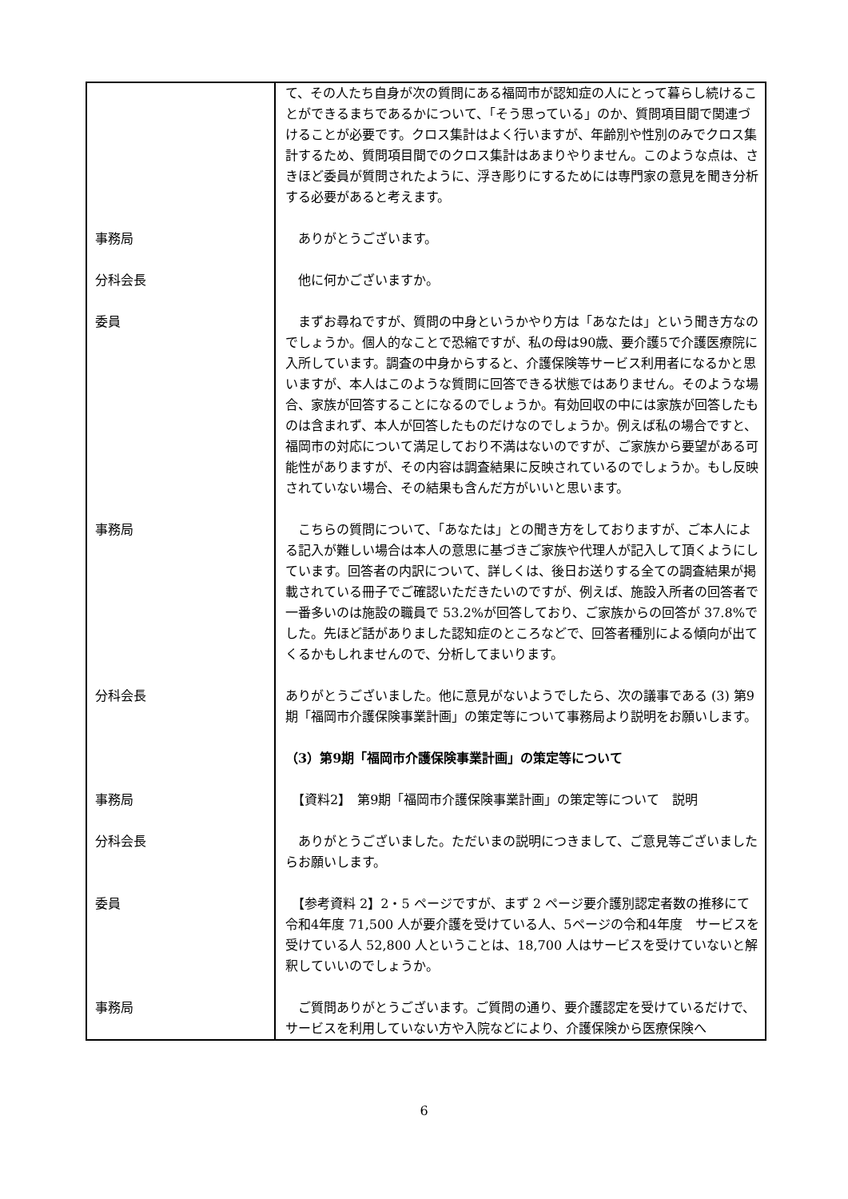| | て、その人たち自身が次の質問にある福岡市が認知症の人にとって暮らし続けることができるまちであるかについて、「そう思っている」のか、質問項目間で関連づけることが必要です。クロス集計はよく行いますが、年齢別や性別のみでクロス集計するため、質問項目間でのクロス集計はあまりやりません。このような点は、さきほど委員が質問されたように、浮き彫りにするためには専門家の意見を聞き分析する必要があると考えます。 |
| 事務局 | ありがとうございます。 |
| 分科会長 | 他に何かございますか。 |
| 委員 | まずお尋ねですが、質問の中身というかやり方は「あなたは」という聞き方なのでしょうか。個人的なことで恐縮ですが、私の母は90歳、要介護5で介護医療院に入所しています。調査の中身からすると、介護保険等サービス利用者になるかと思いますが、本人はこのような質問に回答できる状態ではありません。そのような場合、家族が回答することになるのでしょうか。有効回収の中には家族が回答したものは含まれず、本人が回答したものだけなのでしょうか。例えば私の場合ですと、福岡市の対応について満足しており不満はないのですが、ご家族から要望がある可能性がありますが、その内容は調査結果に反映されているのでしょうか。もし反映されていない場合、その結果も含んだ方がいいと思います。 |
| 事務局 | こちらの質問について、「あなたは」との聞き方をしておりますが、ご本人による記入が難しい場合は本人の意思に基づきご家族や代理人が記入して頂くようにしています。回答者の内訳について、詳しくは、後日お送りする全ての調査結果が掲載されている冊子でご確認いただきたいのですが、例えば、施設入所者の回答者で一番多いのは施設の職員で 53.2%が回答しており、ご家族からの回答が 37.8%でした。先ほど話がありました認知症のところなどで、回答者種別による傾向が出てくるかもしれませんので、分析してまいります。 |
| 分科会長 | ありがとうございました。他に意見がないようでしたら、次の議事である (3) 第9期「福岡市介護保険事業計画」の策定等について事務局より説明をお願いします。 |
| | （3）第9期「福岡市介護保険事業計画」の策定等について |
| 事務局 | 【資料2】 第9期「福岡市介護保険事業計画」の策定等について 説明 |
| 分科会長 | ありがとうございました。ただいまの説明につきまして、ご意見等ございましたらお願いします。 |
| 委員 | 【参考資料 2】2・5 ページですが、まず 2 ページ要介護別認定者数の推移にて令和4年度 71,500 人が要介護を受けている人、5ページの令和4年度 サービスを受けている人 52,800 人ということは、18,700 人はサービスを受けていないと解釈していいのでしょうか。 |
| 事務局 | ご質問ありがとうございます。ご質問の通り、要介護認定を受けているだけで、サービスを利用していない方や入院などにより、介護保険から医療保険へ |
6